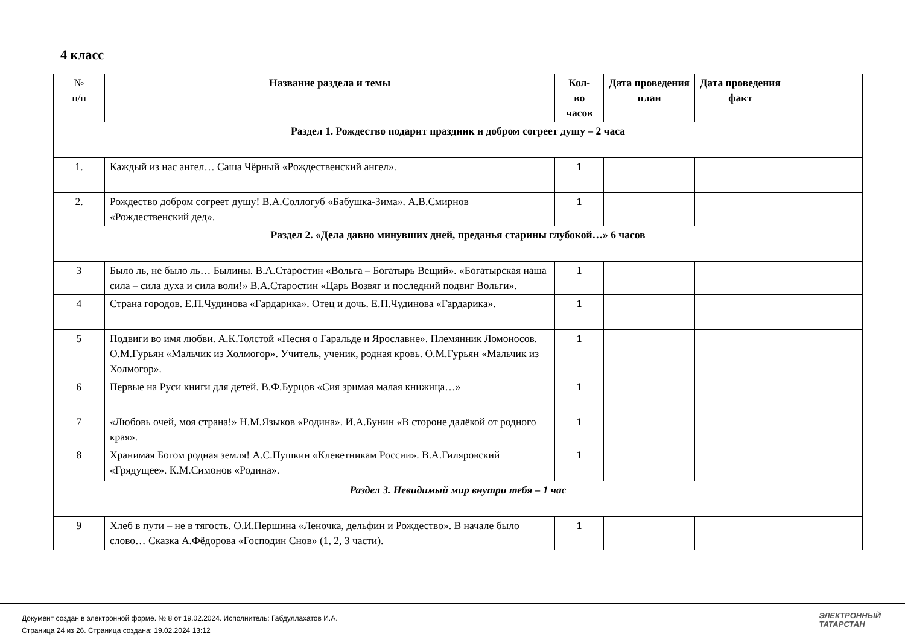4 класс
| № п/п | Название раздела и темы | Кол- во часов | Дата проведения план | Дата проведения факт | |
| --- | --- | --- | --- | --- | --- |
| Раздел 1. Рождество подарит праздник и добром согреет душу – 2 часа | | | | | |
| 1. | Каждый из нас ангел… Саша Чёрный «Рождественский ангел». | 1 | | | |
| 2. | Рождество добром согреет душу! В.А.Соллогуб «Бабушка-Зима». А.В.Смирнов «Рождественский дед». | 1 | | | |
| Раздел 2. «Дела давно минувших дней, преданья старины глубокой…» 6 часов | | | | | |
| 3 | Было ль, не было ль… Былины. В.А.Старостин «Вольга – Богатырь Вещий». «Богатырская наша сила – сила духа и сила воли!» В.А.Старостин «Царь Возвяг и последний подвиг Вольги». | 1 | | | |
| 4 | Страна городов. Е.П.Чудинова «Гардарика». Отец и дочь. Е.П.Чудинова «Гардарика». | 1 | | | |
| 5 | Подвиги во имя любви. А.К.Толстой «Песня о Гаральде и Ярославне». Племянник Ломоносов. О.М.Гурьян «Мальчик из Холмогор». Учитель, ученик, родная кровь. О.М.Гурьян «Мальчик из Холмогор». | 1 | | | |
| 6 | Первые на Руси книги для детей. В.Ф.Бурцов «Сия зримая малая книжица…» | 1 | | | |
| 7 | «Любовь очей, моя страна!» Н.М.Языков «Родина». И.А.Бунин «В стороне далёкой от родного края». | 1 | | | |
| 8 | Хранимая Богом родная земля! А.С.Пушкин «Клеветникам России». В.А.Гиляровский «Грядущее». К.М.Симонов «Родина». | 1 | | | |
| Раздел 3. Невидимый мир внутри тебя – 1 час | | | | | |
| 9 | Хлеб в пути – не в тягость. О.И.Першина «Леночка, дельфин и Рождество». В начале было слово… Сказка А.Фёдорова «Господин Снов» (1, 2, 3 части). | 1 | | | |
Документ создан в электронной форме. № 8 от 19.02.2024. Исполнитель: Габдуллахатов И.А.
Страница 24 из 26. Страница создана: 19.02.2024 13:12
ЭЛЕКТРОННЫЙ
ТАТАРСТАН